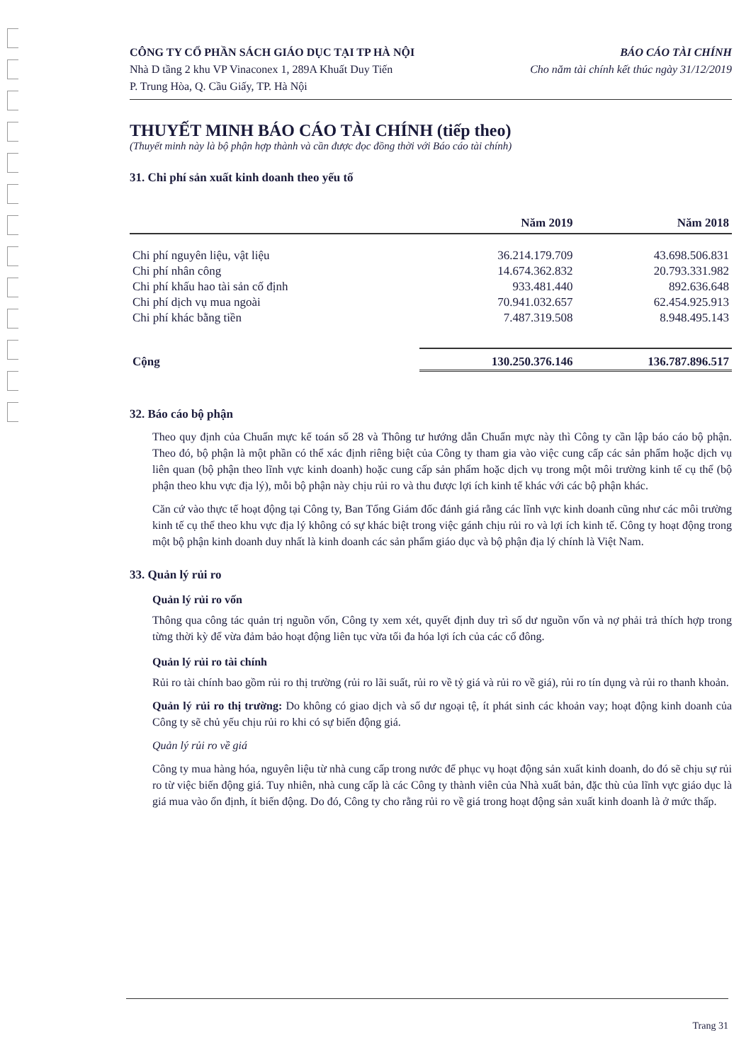CÔNG TY CỔ PHẦN SÁCH GIÁO DỤC TẠI TP HÀ NỘI
Nhà D tầng 2 khu VP Vinaconex 1, 289A Khuất Duy Tiến
P. Trung Hòa, Q. Cầu Giấy, TP. Hà Nội
BÁO CÁO TÀI CHÍNH
Cho năm tài chính kết thúc ngày 31/12/2019
THUYẾT MINH BÁO CÁO TÀI CHÍNH (tiếp theo)
(Thuyết minh này là bộ phận hợp thành và cần được đọc đồng thời với Báo cáo tài chính)
31. Chi phí sản xuất kinh doanh theo yếu tố
| | Năm 2019 | Năm 2018 |
| --- | --- | --- |
| Chi phí nguyên liệu, vật liệu | 36.214.179.709 | 43.698.506.831 |
| Chi phí nhân công | 14.674.362.832 | 20.793.331.982 |
| Chi phí khấu hao tài sản cố định | 933.481.440 | 892.636.648 |
| Chi phí dịch vụ mua ngoài | 70.941.032.657 | 62.454.925.913 |
| Chi phí khác bằng tiền | 7.487.319.508 | 8.948.495.143 |
| Cộng | 130.250.376.146 | 136.787.896.517 |
32. Báo cáo bộ phận
Theo quy định của Chuẩn mực kế toán số 28 và Thông tư hướng dẫn Chuẩn mực này thì Công ty cần lập báo cáo bộ phận. Theo đó, bộ phận là một phần có thể xác định riêng biệt của Công ty tham gia vào việc cung cấp các sản phẩm hoặc dịch vụ liên quan (bộ phận theo lĩnh vực kinh doanh) hoặc cung cấp sản phẩm hoặc dịch vụ trong một môi trường kinh tế cụ thể (bộ phận theo khu vực địa lý), mỗi bộ phận này chịu rủi ro và thu được lợi ích kinh tế khác với các bộ phận khác.
Căn cứ vào thực tế hoạt động tại Công ty, Ban Tổng Giám đốc đánh giá rằng các lĩnh vực kinh doanh cũng như các môi trường kinh tế cụ thể theo khu vực địa lý không có sự khác biệt trong việc gánh chịu rủi ro và lợi ích kinh tế. Công ty hoạt động trong một bộ phận kinh doanh duy nhất là kinh doanh các sản phẩm giáo dục và bộ phận địa lý chính là Việt Nam.
33. Quản lý rủi ro
Quản lý rủi ro vốn
Thông qua công tác quản trị nguồn vốn, Công ty xem xét, quyết định duy trì số dư nguồn vốn và nợ phải trả thích hợp trong từng thời kỳ để vừa đảm bảo hoạt động liên tục vừa tối đa hóa lợi ích của các cổ đông.
Quản lý rủi ro tài chính
Rủi ro tài chính bao gồm rủi ro thị trường (rủi ro lãi suất, rủi ro về tỷ giá và rủi ro về giá), rủi ro tín dụng và rủi ro thanh khoản.
Quản lý rủi ro thị trường: Do không có giao dịch và số dư ngoại tệ, ít phát sinh các khoản vay; hoạt động kinh doanh của Công ty sẽ chủ yếu chịu rủi ro khi có sự biến động giá.
Quản lý rủi ro về giá
Công ty mua hàng hóa, nguyên liệu từ nhà cung cấp trong nước để phục vụ hoạt động sản xuất kinh doanh, do đó sẽ chịu sự rủi ro từ việc biến động giá. Tuy nhiên, nhà cung cấp là các Công ty thành viên của Nhà xuất bản, đặc thù của lĩnh vực giáo dục là giá mua vào ổn định, ít biến động. Do đó, Công ty cho rằng rủi ro về giá trong hoạt động sản xuất kinh doanh là ở mức thấp.
Trang 31